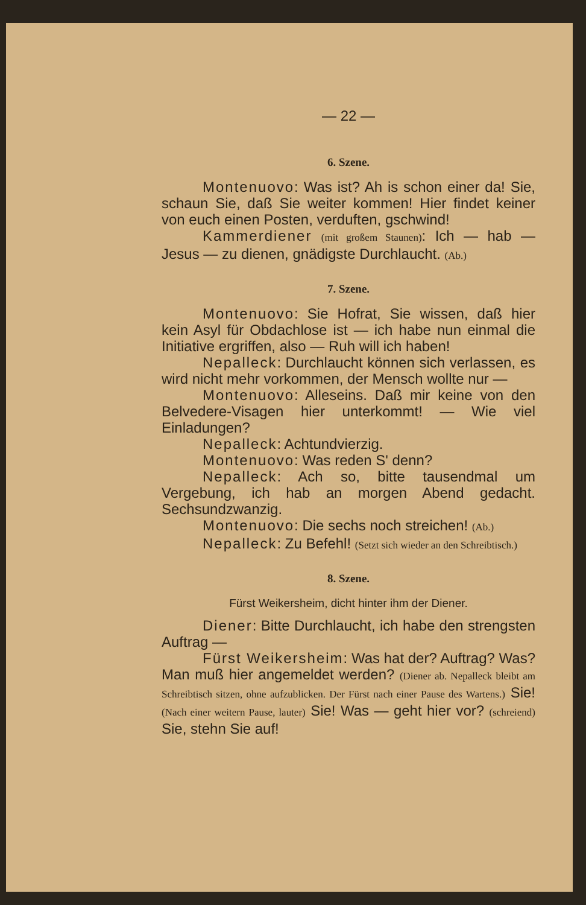— 22 —
6. Szene.
Montenuovo: Was ist? Ah is schon einer da! Sie, schaun Sie, daß Sie weiter kommen! Hier findet keiner von euch einen Posten, verduften, gschwind!
Kammerdiener (mit großem Staunen): Ich — hab — Jesus — zu dienen, gnädigste Durchlaucht. (Ab.)
7. Szene.
Montenuovo: Sie Hofrat, Sie wissen, daß hier kein Asyl für Obdachlose ist — ich habe nun einmal die Initiative ergriffen, also — Ruh will ich haben!
Nepalleck: Durchlaucht können sich verlassen, es wird nicht mehr vorkommen, der Mensch wollte nur —
Montenuovo: Alleseins. Daß mir keine von den Belvedere-Visagen hier unterkommt! — Wie viel Einladungen?
Nepalleck: Achtundvierzig.
Montenuovo: Was reden S' denn?
Nepalleck: Ach so, bitte tausendmal um Vergebung, ich hab an morgen Abend gedacht. Sechsundzwanzig.
Montenuovo: Die sechs noch streichen! (Ab.)
Nepalleck: Zu Befehl! (Setzt sich wieder an den Schreibtisch.)
8. Szene.
Fürst Weikersheim, dicht hinter ihm der Diener.
Diener: Bitte Durchlaucht, ich habe den strengsten Auftrag —
Fürst Weikersheim: Was hat der? Auftrag? Was? Man muß hier angemeldet werden? (Diener ab. Nepalleck bleibt am Schreibtisch sitzen, ohne aufzublicken. Der Fürst nach einer Pause des Wartens.) Sie! (Nach einer weitern Pause, lauter) Sie! Was — geht hier vor? (schreiend) Sie, stehn Sie auf!